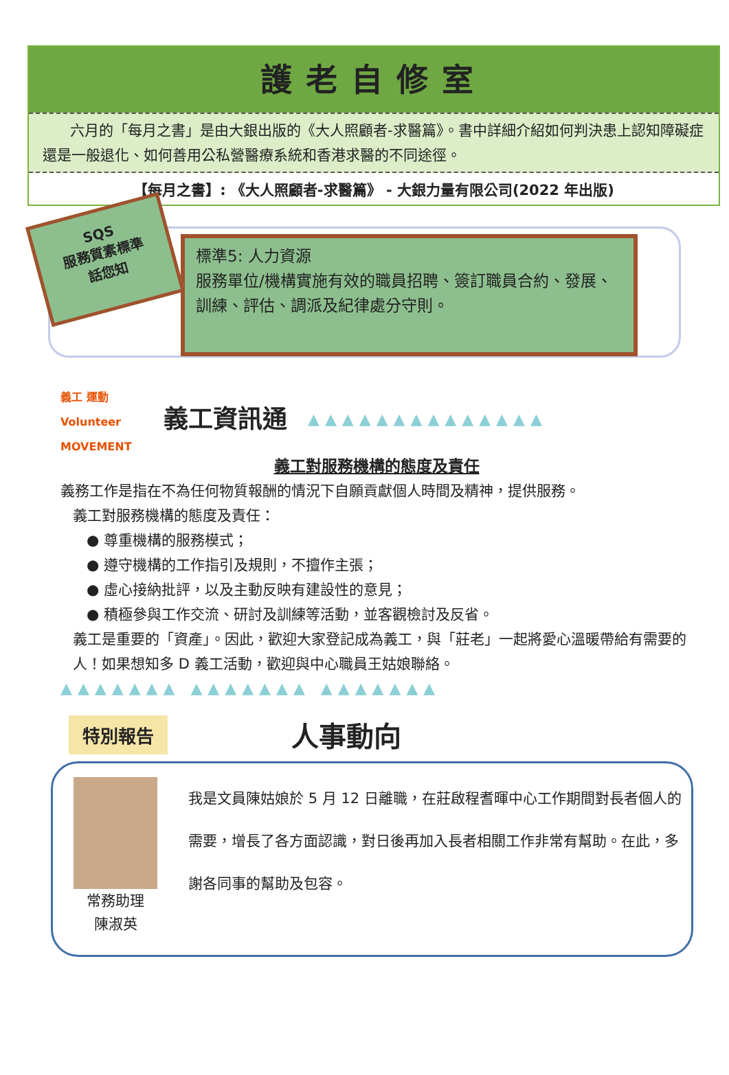護老自修室
六月的「每月之書」是由大銀出版的《大人照顧者-求醫篇》。書中詳細介紹如何判決患上認知障礙症還是一般退化、如何善用公私營醫療系統和香港求醫的不同途徑。
【每月之書】: 《大人照顧者-求醫篇》 - 大銀力量有限公司(2022 年出版)
SQS
服務質素標準
話您知
標準5: 人力資源
服務單位/機構實施有效的職員招聘、簽訂職員合約、發展、訓練、評估、調派及紀律處分守則。
義工 運動
Volunteer
MOVEMENT
義工資訊通 ▲▲▲▲▲▲▲▲▲▲▲▲▲▲
義工對服務機構的態度及責任
義務工作是指在不為任何物質報酬的情況下自願貢獻個人時間及精神，提供服務。
義工對服務機構的態度及責任：
● 尊重機構的服務模式；
● 遵守機構的工作指引及規則，不擅作主張；
● 虛心接納批評，以及主動反映有建設性的意見；
● 積極參與工作交流、研討及訓練等活動，並客觀檢討及反省。
義工是重要的「資產」。因此，歡迎大家登記成為義工，與「莊老」一起將愛心溫暖帶給有需要的人！如果想知多 D 義工活動，歡迎與中心職員王姑娘聯絡。
▲▲▲▲▲▲▲ ▲▲▲▲▲▲▲ ▲▲▲▲▲▲▲
特別報告
人事動向
常務助理
陳淑英
我是文員陳姑娘於 5 月 12 日離職，在莊啟程耆暉中心工作期間對長者個人的需要，增長了各方面認識，對日後再加入長者相關工作非常有幫助。在此，多謝各同事的幫助及包容。